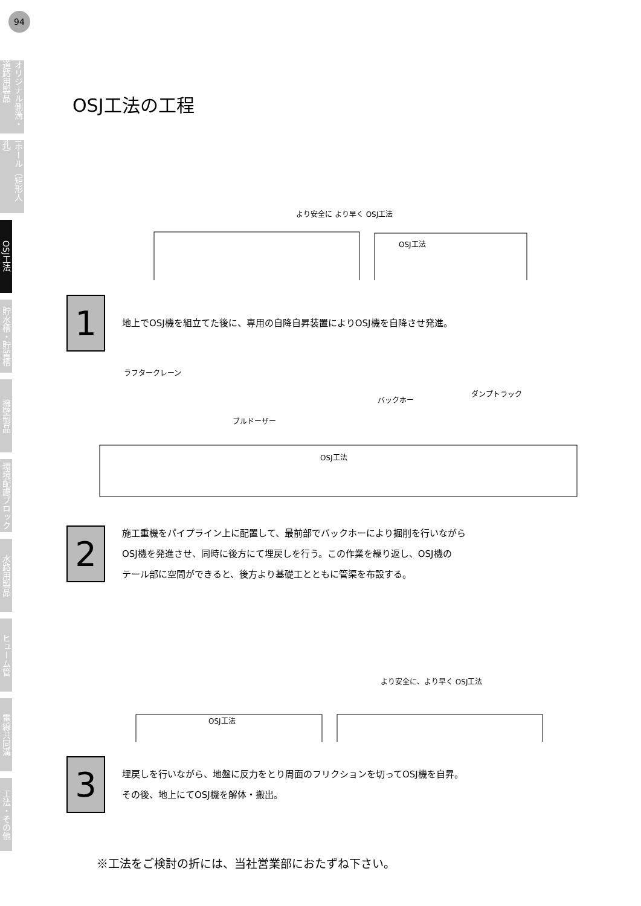94
オリジナル側溝・道路用製品
Iホール（矩形人孔）
OSJ工法
貯水槽・貯留槽
擁壁製品
環境配慮ブロック
水路用製品
ヒューム管
電線共同溝
工法・その他
OSJ工法の工程
より安全に より早く OSJ工法
OSJ工法
1
地上でOSJ機を組立てた後に、専用の自降自昇装置によりOSJ機を自降させ発進。
ラフタークレーン
ブルドーザー
バックホー
ダンプトラック
OSJ工法
2
施工重機をパイプライン上に配置して、最前部でバックホーにより掘削を行いながら
OSJ機を発進させ、同時に後方にて埋戻しを行う。この作業を繰り返し、OSJ機の
テール部に空間ができると、後方より基礎工とともに管渠を布設する。
OSJ工法
より安全に、より早く OSJ工法
3
埋戻しを行いながら、地盤に反力をとり周面のフリクションを切ってOSJ機を自昇。
その後、地上にてOSJ機を解体・搬出。
※工法をご検討の折には、当社営業部におたずね下さい。